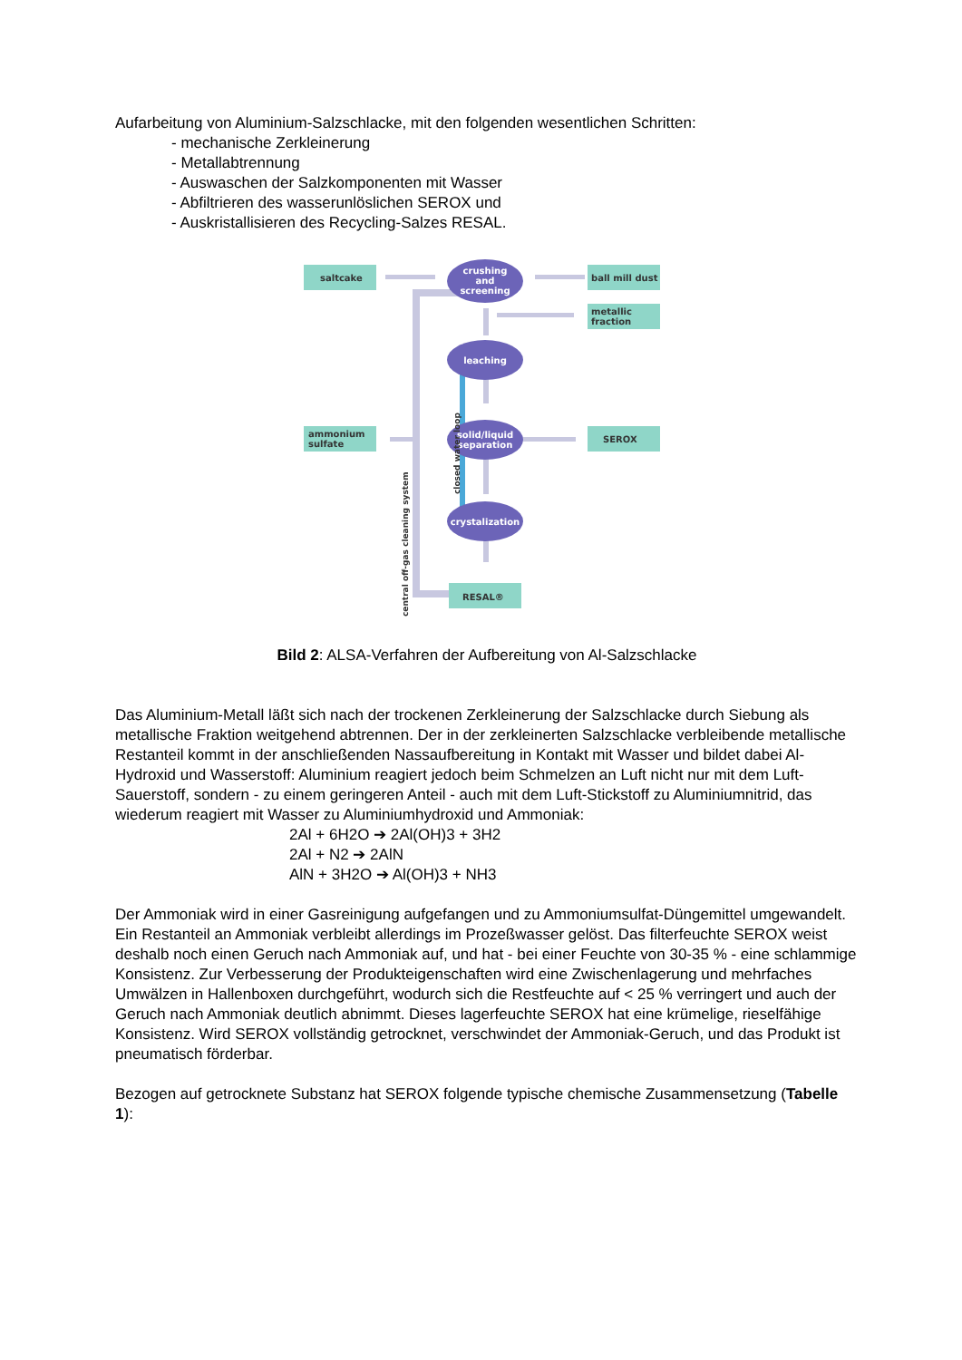Aufarbeitung von Aluminium-Salzschlacke, mit den folgenden wesentlichen Schritten:
- mechanische Zerkleinerung
- Metallabtrennung
- Auswaschen der Salzkomponenten mit Wasser
- Abfiltrieren des wasserunlöslichen SEROX und
- Auskristallisieren des Recycling-Salzes RESAL.
saltcake
ball mill dust
metallic
fraction
ammonium
sulfate
SEROX
RESAL®
crushing
and
screening
leaching
solid/liquid
separation
crystalization
central off-gas cleaning system
closed water loop
Bild 2: ALSA-Verfahren der Aufbereitung von Al-Salzschlacke
Das Aluminium-Metall läßt sich nach der trockenen Zerkleinerung der Salzschlacke durch Siebung als metallische Fraktion weitgehend abtrennen. Der in der zerkleinerten Salzschlacke verbleibende metallische Restanteil kommt in der anschließenden Nassaufbereitung in Kontakt mit Wasser und bildet dabei Al-Hydroxid und Wasserstoff: Aluminium reagiert jedoch beim Schmelzen an Luft nicht nur mit dem Luft-Sauerstoff, sondern - zu einem geringeren Anteil - auch mit dem Luft-Stickstoff zu Aluminiumnitrid, das wiederum reagiert mit Wasser zu Aluminiumhydroxid und Ammoniak:
2Al + 6H2O ➔ 2Al(OH)3 + 3H2
2Al + N2 ➔ 2AlN
AlN + 3H2O ➔ Al(OH)3 + NH3
Der Ammoniak wird in einer Gasreinigung aufgefangen und zu Ammoniumsulfat-Düngemittel umgewandelt. Ein Restanteil an Ammoniak verbleibt allerdings im Prozeßwasser gelöst. Das filterfeuchte SEROX weist deshalb noch einen Geruch nach Ammoniak auf, und hat - bei einer Feuchte von 30-35 % - eine schlammige Konsistenz. Zur Verbesserung der Produkteigenschaften wird eine Zwischenlagerung und mehrfaches Umwälzen in Hallenboxen durchgeführt, wodurch sich die Restfeuchte auf < 25 % verringert und auch der Geruch nach Ammoniak deutlich abnimmt. Dieses lagerfeuchte SEROX hat eine krümelige, rieselfähige Konsistenz. Wird SEROX vollständig getrocknet, verschwindet der Ammoniak-Geruch, und das Produkt ist pneumatisch förderbar.
Bezogen auf getrocknete Substanz hat SEROX folgende typische chemische Zusammensetzung (Tabelle 1):